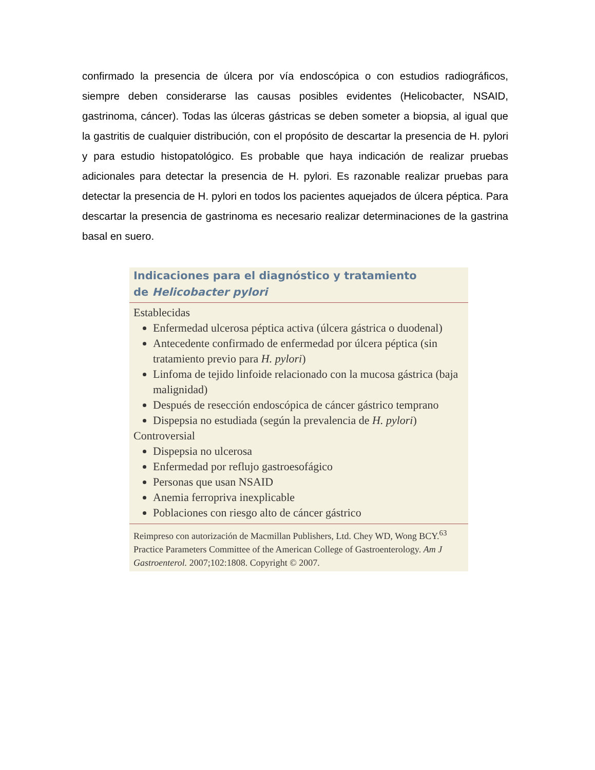confirmado la presencia de úlcera por vía endoscópica o con estudios radiográficos, siempre deben considerarse las causas posibles evidentes (Helicobacter, NSAID, gastrinoma, cáncer). Todas las úlceras gástricas se deben someter a biopsia, al igual que la gastritis de cualquier distribución, con el propósito de descartar la presencia de H. pylori y para estudio histopatológico. Es probable que haya indicación de realizar pruebas adicionales para detectar la presencia de H. pylori. Es razonable realizar pruebas para detectar la presencia de H. pylori en todos los pacientes aquejados de úlcera péptica. Para descartar la presencia de gastrinoma es necesario realizar determinaciones de la gastrina basal en suero.
Indicaciones para el diagnóstico y tratamiento
de Helicobacter pylori
Establecidas
Enfermedad ulcerosa péptica activa (úlcera gástrica o duodenal)
Antecedente confirmado de enfermedad por úlcera péptica (sin tratamiento previo para H. pylori)
Linfoma de tejido linfoide relacionado con la mucosa gástrica (baja malignidad)
Después de resección endoscópica de cáncer gástrico temprano
Dispepsia no estudiada (según la prevalencia de H. pylori)
Controversial
Dispepsia no ulcerosa
Enfermedad por reflujo gastroesofágico
Personas que usan NSAID
Anemia ferropriva inexplicable
Poblaciones con riesgo alto de cáncer gástrico
Reimpreso con autorización de Macmillan Publishers, Ltd. Chey WD, Wong BCY.<sup>63</sup> Practice Parameters Committee of the American College of Gastroenterology. Am J Gastroenterol. 2007;102:1808. Copyright © 2007.